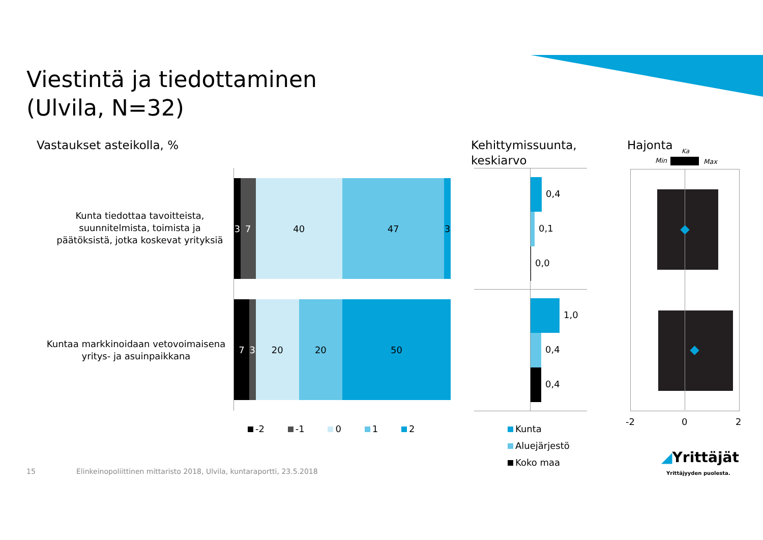Viestintä ja tiedottaminen
(Ulvila, N=32)
Vastaukset asteikolla, %
Kehittymissuunta,
keskiarvo
Hajonta
Kunta tiedottaa tavoitteista, suunnitelmista, toimista ja päätöksistä, jotka koskevat yrityksiä
Kuntaa markkinoidaan vetovoimaisena yritys- ja asuinpaikkana
3 7 40 47 3
7 3 20 20 50
-2 -1 0 1 2
0,4
0,1
0,0
1,0
0,4
0,4
Kunta
Aluejärjestö
Koko maa
Ka
Min Max
-2 0 2
15
Elinkeinopoliittinen mittaristo 2018, Ulvila, kuntaraportti, 23.5.2018
◢Yrittäjät
Yrittäjyyden puolesta.